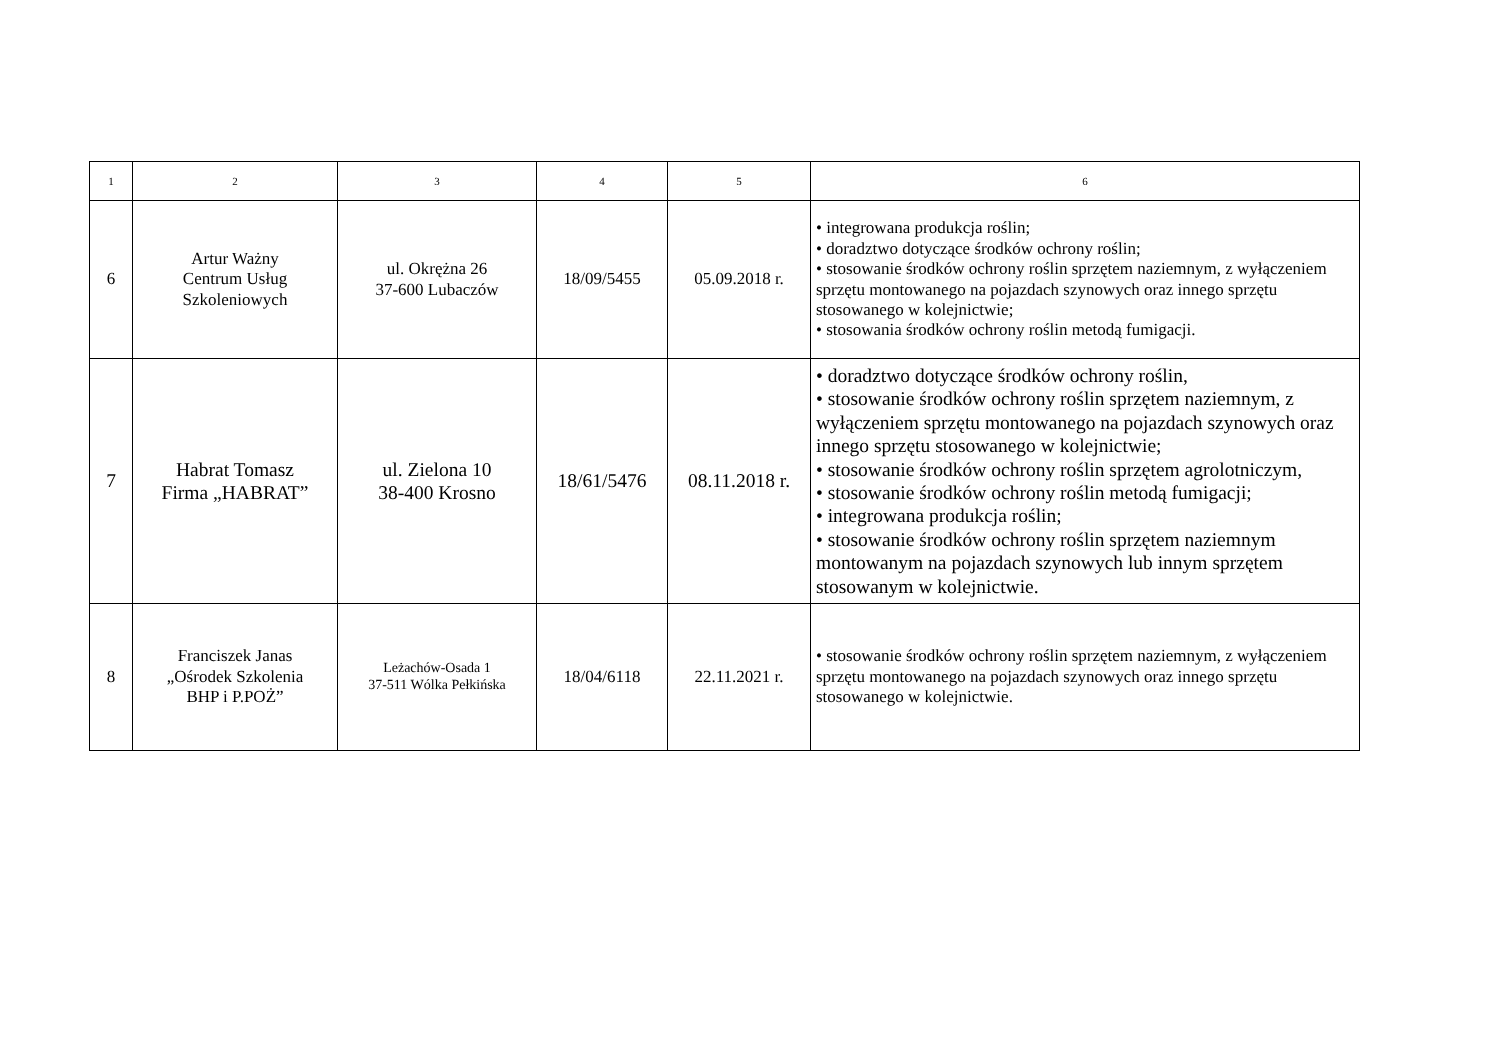| 1 | 2 | 3 | 4 | 5 | 6 |
| --- | --- | --- | --- | --- | --- |
| 6 | Artur Ważny Centrum Usług Szkoleniowych | ul. Okrężna 26 37-600 Lubaczów | 18/09/5455 | 05.09.2018 r. | • integrowana produkcja roślin; • doradztwo dotyczące środków ochrony roślin; • stosowanie środków ochrony roślin sprzętem naziemnym, z wyłączeniem sprzętu montowanego na pojazdach szynowych oraz innego sprzętu stosowanego w kolejnictwie; • stosowania środków ochrony roślin metodą fumigacji. |
| 7 | Habrat Tomasz Firma „HABRAT” | ul. Zielona 10 38-400 Krosno | 18/61/5476 | 08.11.2018 r. | • doradztwo dotyczące środków ochrony roślin, • stosowanie środków ochrony roślin sprzętem naziemnym, z wyłączeniem sprzętu montowanego na pojazdach szynowych oraz innego sprzętu stosowanego w kolejnictwie; • stosowanie środków ochrony roślin sprzętem agrolotniczym, • stosowanie środków ochrony roślin metodą fumigacji; • integrowana produkcja roślin; • stosowanie środków ochrony roślin sprzętem naziemnym montowanym na pojazdach szynowych lub innym sprzętem stosowanym w kolejnictwie. |
| 8 | Franciszek Janas „Ośrodek Szkolenia BHP i P.POŻ” | Leżachów-Osada 1 37-511 Wólka Pełkińska | 18/04/6118 | 22.11.2021 r. | • stosowanie środków ochrony roślin sprzętem naziemnym, z wyłączeniem sprzętu montowanego na pojazdach szynowych oraz innego sprzętu stosowanego w kolejnictwie. |